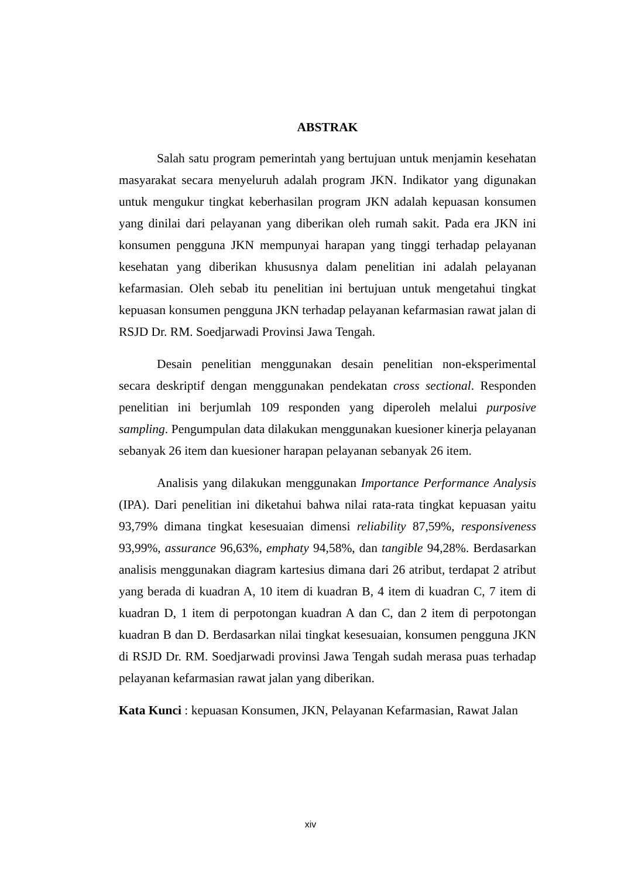ABSTRAK
Salah satu program pemerintah yang bertujuan untuk menjamin kesehatan masyarakat secara menyeluruh adalah program JKN. Indikator yang digunakan untuk mengukur tingkat keberhasilan program JKN adalah kepuasan konsumen yang dinilai dari pelayanan yang diberikan oleh rumah sakit. Pada era JKN ini konsumen pengguna JKN mempunyai harapan yang tinggi terhadap pelayanan kesehatan yang diberikan khususnya dalam penelitian ini adalah pelayanan kefarmasian. Oleh sebab itu penelitian ini bertujuan untuk mengetahui tingkat kepuasan konsumen pengguna JKN terhadap pelayanan kefarmasian rawat jalan di RSJD Dr. RM. Soedjarwadi Provinsi Jawa Tengah.
Desain penelitian menggunakan desain penelitian non-eksperimental secara deskriptif dengan menggunakan pendekatan cross sectional. Responden penelitian ini berjumlah 109 responden yang diperoleh melalui purposive sampling. Pengumpulan data dilakukan menggunakan kuesioner kinerja pelayanan sebanyak 26 item dan kuesioner harapan pelayanan sebanyak 26 item.
Analisis yang dilakukan menggunakan Importance Performance Analysis (IPA). Dari penelitian ini diketahui bahwa nilai rata-rata tingkat kepuasan yaitu 93,79% dimana tingkat kesesuaian dimensi reliability 87,59%, responsiveness 93,99%, assurance 96,63%, emphaty 94,58%, dan tangible 94,28%. Berdasarkan analisis menggunakan diagram kartesius dimana dari 26 atribut, terdapat 2 atribut yang berada di kuadran A, 10 item di kuadran B, 4 item di kuadran C, 7 item di kuadran D, 1 item di perpotongan kuadran A dan C, dan 2 item di perpotongan kuadran B dan D. Berdasarkan nilai tingkat kesesuaian, konsumen pengguna JKN di RSJD Dr. RM. Soedjarwadi provinsi Jawa Tengah sudah merasa puas terhadap pelayanan kefarmasian rawat jalan yang diberikan.
Kata Kunci : kepuasan Konsumen, JKN, Pelayanan Kefarmasian, Rawat Jalan
xiv